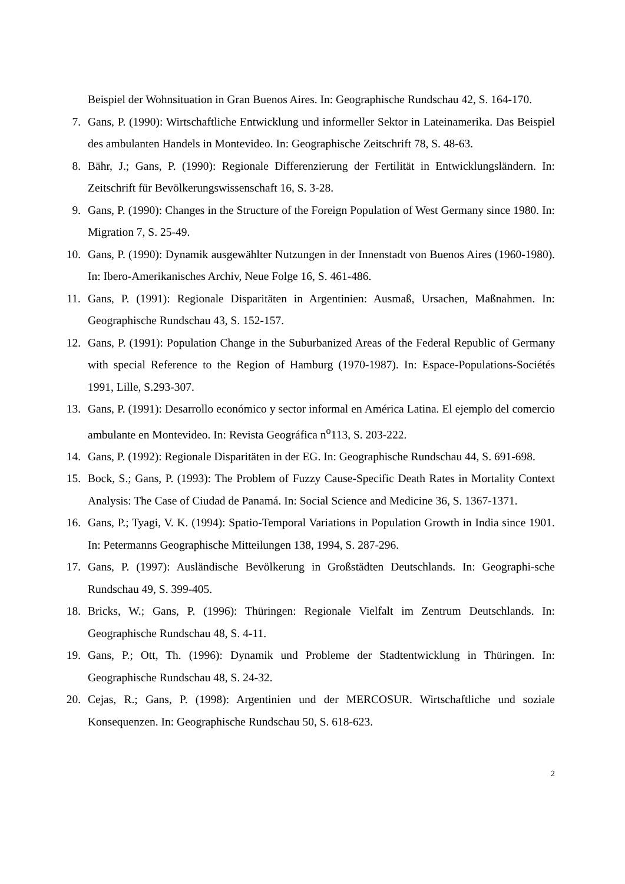Beispiel der Wohnsituation in Gran Buenos Aires. In: Geographische Rundschau 42, S. 164-170.
7. Gans, P. (1990): Wirtschaftliche Entwicklung und informeller Sektor in Lateinamerika. Das Beispiel des ambulanten Handels in Montevideo. In: Geographische Zeitschrift 78, S. 48-63.
8. Bähr, J.; Gans, P. (1990): Regionale Differenzierung der Fertilität in Entwicklungsländern. In: Zeitschrift für Bevölkerungswissenschaft 16, S. 3-28.
9. Gans, P. (1990): Changes in the Structure of the Foreign Population of West Germany since 1980. In: Migration 7, S. 25-49.
10. Gans, P. (1990): Dynamik ausgewählter Nutzungen in der Innenstadt von Buenos Aires (1960-1980). In: Ibero-Amerikanisches Archiv, Neue Folge 16, S. 461-486.
11. Gans, P. (1991): Regionale Disparitäten in Argentinien: Ausmaß, Ursachen, Maßnahmen. In: Geographische Rundschau 43, S. 152-157.
12. Gans, P. (1991): Population Change in the Suburbanized Areas of the Federal Republic of Germany with special Reference to the Region of Hamburg (1970-1987). In: Espace-Populations-Sociétés 1991, Lille, S.293-307.
13. Gans, P. (1991): Desarrollo económico y sector informal en América Latina. El ejemplo del comercio ambulante en Montevideo. In: Revista Geográfica n<sup>o</sup>113, S. 203-222.
14. Gans, P. (1992): Regionale Disparitäten in der EG. In: Geographische Rundschau 44, S. 691-698.
15. Bock, S.; Gans, P. (1993): The Problem of Fuzzy Cause-Specific Death Rates in Mortality Context Analysis: The Case of Ciudad de Panamá. In: Social Science and Medicine 36, S. 1367-1371.
16. Gans, P.; Tyagi, V. K. (1994): Spatio-Temporal Variations in Population Growth in India since 1901. In: Petermanns Geographische Mitteilungen 138, 1994, S. 287-296.
17. Gans, P. (1997): Ausländische Bevölkerung in Großstädten Deutschlands. In: Geographi-sche Rundschau 49, S. 399-405.
18. Bricks, W.; Gans, P. (1996): Thüringen: Regionale Vielfalt im Zentrum Deutschlands. In: Geographische Rundschau 48, S. 4-11.
19. Gans, P.; Ott, Th. (1996): Dynamik und Probleme der Stadtentwicklung in Thüringen. In: Geographische Rundschau 48, S. 24-32.
20. Cejas, R.; Gans, P. (1998): Argentinien und der MERCOSUR. Wirtschaftliche und soziale Konsequenzen. In: Geographische Rundschau 50, S. 618-623.
2